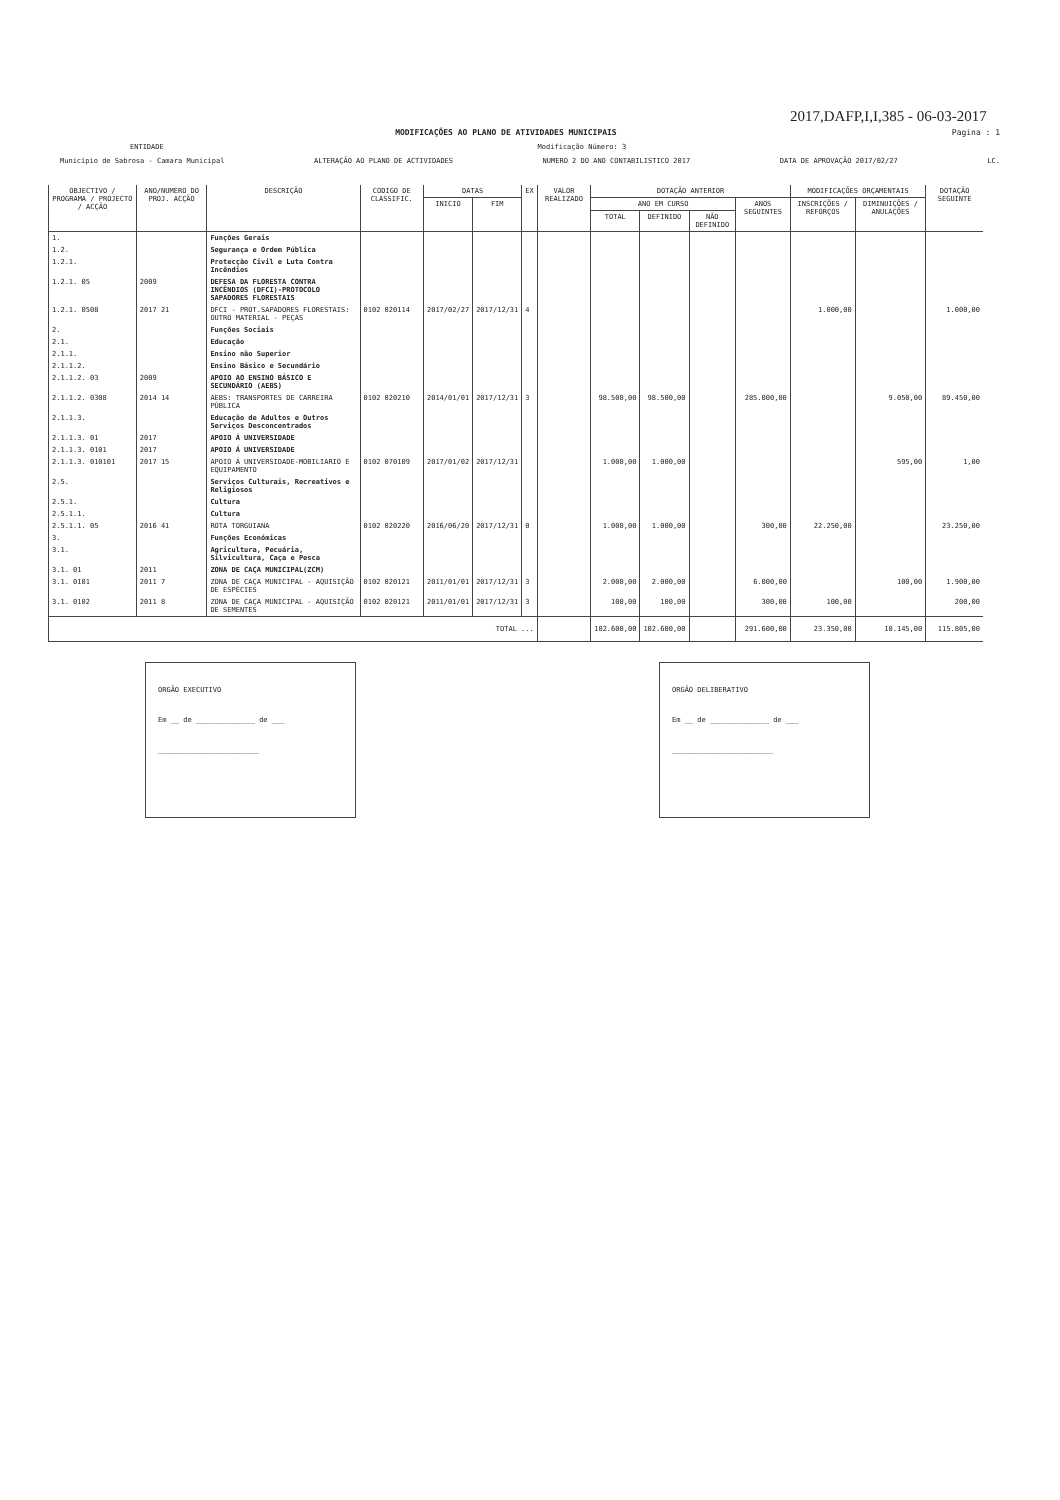2017,DAFP,I,I,385 - 06-03-2017
MODIFICAÇÕES AO PLANO DE ATIVIDADES MUNICIPAIS Pagina : 1
ENTIDADE Modificação Número: 3
Município de Sabrosa - Camara Municipal ALTERAÇÃO AO PLANO DE ACTIVIDADES NUMERO 2 DO ANO CONTABILISTICO 2017 DATA DE APROVAÇÃO 2017/02/27 LC.
| OBJECTIVO / PROGRAMA / PROJECTO / ACÇÃO | ANO/NUMERO DO PROJ. ACÇÃO | DESCRIÇÃO | CODIGO DE CLASSIFIC. | DATAS | | EX | VALOR REALIZADO | DOTAÇÃO ANTERIOR | | | | MODIFICAÇÕES ORÇAMENTAIS | | DOTAÇÃO SEGUINTE |
| --- | --- | --- | --- | --- | --- | --- | --- | --- | --- | --- | --- | --- | --- | --- |
| | | | | INICIO | FIM | | | ANO EM CURSO | | | ANOS SEGUINTES | INSCRIÇÕES / REFORÇOS | DIMINUIÇÕES / ANULAÇÕES | |
| | | | | | | | | TOTAL | DEFINIDO | NÃO DEFINIDO | | | | |
| 1. | | Funções Gerais | | | | | | | | | | | | |
| 1.2. | | Segurança e Ordem Pública | | | | | | | | | | | | |
| 1.2.1. | | Protecção Civil e Luta Contra Incêndios | | | | | | | | | | | | |
| 1.2.1. 05 | 2009 | DEFESA DA FLORESTA CONTRA INCÊNDIOS (DFCI)-PROTOCOLO SAPADORES FLORESTAIS | | | | | | | | | | | | |
| 1.2.1. 0508 | 2017 21 | DFCI - PROT.SAPADORES FLORESTAIS: OUTRO MATERIAL - PEÇAS | 0102 020114 | 2017/02/27 | 2017/12/31 | 4 | | | | | | 1.000,00 | | 1.000,00 |
| 2. | | Funções Sociais | | | | | | | | | | | | |
| 2.1. | | Educação | | | | | | | | | | | | |
| 2.1.1. | | Ensino não Superior | | | | | | | | | | | | |
| 2.1.1.2. | | Ensino Básico e Secundário | | | | | | | | | | | | |
| 2.1.1.2. 03 | 2009 | APOIO AO ENSINO BÁSICO E SECUNDÁRIO (AEBS) | | | | | | | | | | | | |
| 2.1.1.2. 0308 | 2014 14 | AEBS: TRANSPORTES DE CARREIRA PÚBLICA | 0102 020210 | 2014/01/01 | 2017/12/31 | 3 | | 98.500,00 | 98.500,00 | | 285.000,00 | | 9.050,00 | 89.450,00 |
| 2.1.1.3. | | Educação de Adultos e Outros Serviços Desconcentrados | | | | | | | | | | | | |
| 2.1.1.3. 01 | 2017 | APOIO Á UNIVERSIDADE | | | | | | | | | | | | |
| 2.1.1.3. 0101 | 2017 | APOIO Á UNIVERSIDADE | | | | | | | | | | | | |
| 2.1.1.3. 010101 | 2017 15 | APOIO Á UNIVERSIDADE-MOBILIARIO E EQUIPAMENTO | 0102 070109 | 2017/01/02 | 2017/12/31 | | | 1.000,00 | 1.000,00 | | | | 595,00 | 1,00 |
| 2.5. | | Serviços Culturais, Recreativos e Religiosos | | | | | | | | | | | | |
| 2.5.1. | | Cultura | | | | | | | | | | | | |
| 2.5.1.1. | | Cultura | | | | | | | | | | | | |
| 2.5.1.1. 05 | 2016 41 | ROTA TORGUIANA | 0102 020220 | 2016/06/20 | 2017/12/31 | 0 | | 1.000,00 | 1.000,00 | | 300,00 | 22.250,00 | | 23.250,00 |
| 3. | | Funções Económicas | | | | | | | | | | | | |
| 3.1. | | Agricultura, Pecuária, Silvicultura, Caça e Pesca | | | | | | | | | | | | |
| 3.1. 01 | 2011 | ZONA DE CAÇA MUNICIPAL(ZCM) | | | | | | | | | | | | |
| 3.1. 0101 | 2011 7 | ZONA DE CAÇA MUNICIPAL - AQUISIÇÃO DE ESPÉCIES | 0102 020121 | 2011/01/01 | 2017/12/31 | 3 | | 2.000,00 | 2.000,00 | | 6.000,00 | | 100,00 | 1.900,00 |
| 3.1. 0102 | 2011 8 | ZONA DE CAÇA MUNICIPAL - AQUISIÇÃO DE SEMENTES | 0102 020121 | 2011/01/01 | 2017/12/31 | 3 | | 100,00 | 100,00 | | 300,00 | 100,00 | | 200,00 |
| TOTAL ... | | | | | | | | 102.600,00 | 102.600,00 | | 291.600,00 | 23.350,00 | 10.145,00 | 115.805,00 |
ORGÃO EXECUTIVO
Em __ de ______________ de ___
________________________
ORGÃO DELIBERATIVO
Em __ de ______________ de ___
________________________